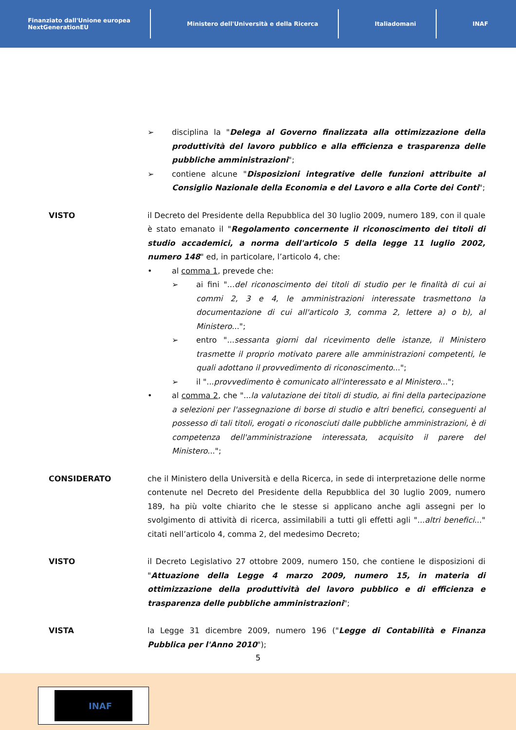Finanziato dall'Unione europea
NextGenerationEU
Ministero dell'Università e della Ricerca
Italiadomani INAF
➢ disciplina la "Delega al Governo finalizzata alla ottimizzazione della produttività del lavoro pubblico e alla efficienza e trasparenza delle pubbliche amministrazioni";
➢ contiene alcune "Disposizioni integrative delle funzioni attribuite al Consiglio Nazionale della Economia e del Lavoro e alla Corte dei Conti";
VISTO il Decreto del Presidente della Repubblica del 30 luglio 2009, numero 189, con il quale è stato emanato il "Regolamento concernente il riconoscimento dei titoli di studio accademici, a norma dell'articolo 5 della legge 11 luglio 2002, numero 148" ed, in particolare, l’articolo 4, che:
• al comma 1, prevede che:
➢ ai fini "...del riconoscimento dei titoli di studio per le finalità di cui ai commi 2, 3 e 4, le amministrazioni interessate trasmettono la documentazione di cui all'articolo 3, comma 2, lettere a) o b), al Ministero...";
➢ entro "...sessanta giorni dal ricevimento delle istanze, il Ministero trasmette il proprio motivato parere alle amministrazioni competenti, le quali adottano il provvedimento di riconoscimento...";
➢ il "...provvedimento è comunicato all'interessato e al Ministero...";
• al comma 2, che "...la valutazione dei titoli di studio, ai fini della partecipazione a selezioni per l'assegnazione di borse di studio e altri benefici, conseguenti al possesso di tali titoli, erogati o riconosciuti dalle pubbliche amministrazioni, è di competenza dell'amministrazione interessata, acquisito il parere del Ministero...";
CONSIDERATO che il Ministero della Università e della Ricerca, in sede di interpretazione delle norme contenute nel Decreto del Presidente della Repubblica del 30 luglio 2009, numero 189, ha più volte chiarito che le stesse si applicano anche agli assegni per lo svolgimento di attività di ricerca, assimilabili a tutti gli effetti agli "...altri benefici..." citati nell’articolo 4, comma 2, del medesimo Decreto;
VISTO il Decreto Legislativo 27 ottobre 2009, numero 150, che contiene le disposizioni di "Attuazione della Legge 4 marzo 2009, numero 15, in materia di ottimizzazione della produttività del lavoro pubblico e di efficienza e trasparenza delle pubbliche amministrazioni";
VISTA la Legge 31 dicembre 2009, numero 196 ("Legge di Contabilità e Finanza Pubblica per l'Anno 2010");
5
INAF